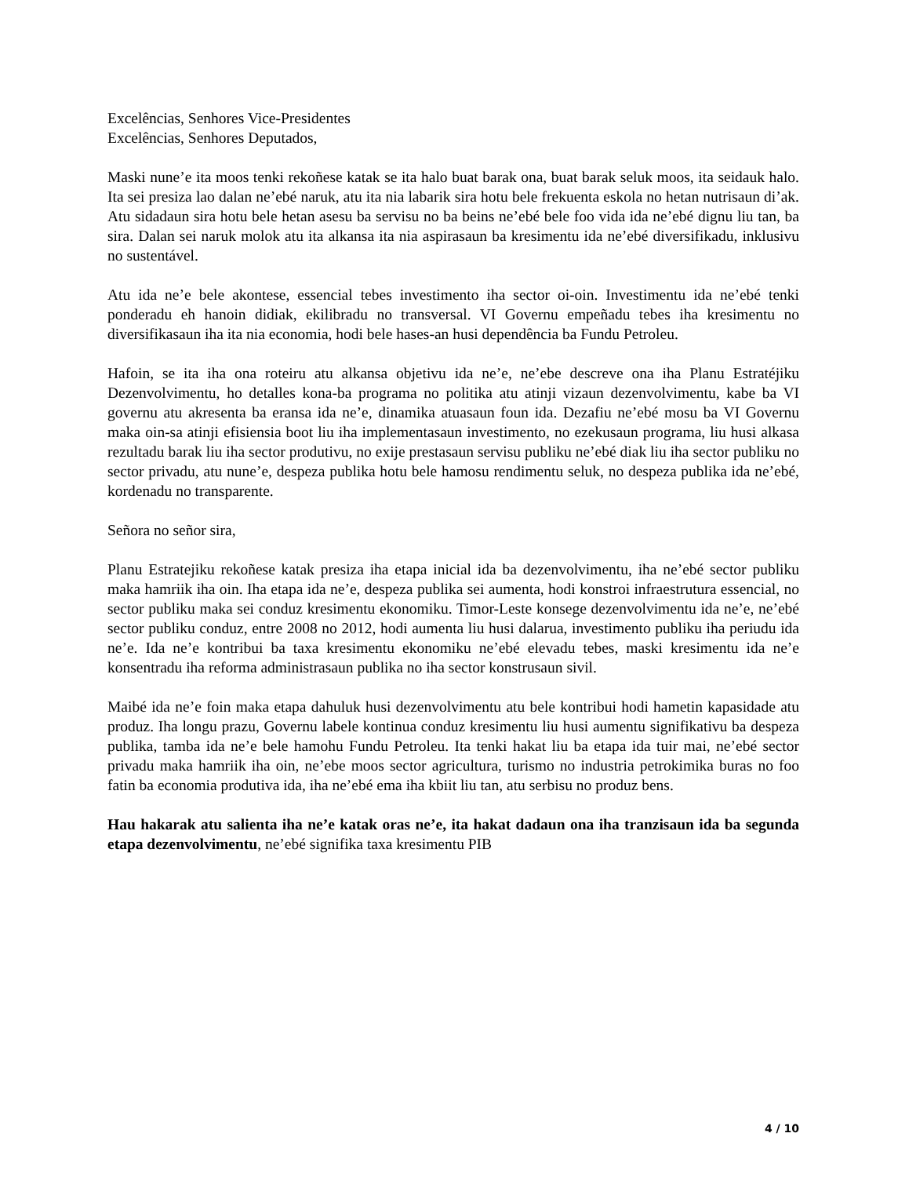Excelências, Senhores Vice-Presidentes
Excelências, Senhores Deputados,
Maski nune’e ita moos tenki rekoñese katak se ita halo buat barak ona, buat barak seluk moos, ita seidauk halo. Ita sei presiza lao dalan ne’ebé naruk, atu ita nia labarik sira hotu bele frekuenta eskola no hetan nutrisaun di’ak. Atu sidadaun sira hotu bele hetan asesu ba servisu no ba beins ne’ebé bele foo vida ida ne’ebé dignu liu tan, ba sira. Dalan sei naruk molok atu ita alkansa ita nia aspirasaun ba kresimentu ida ne’ebé diversifikadu, inklusivu no sustentável.
Atu ida ne’e bele akontese, essencial tebes investimento iha sector oi-oin. Investimentu ida ne’ebé tenki ponderadu eh hanoin didiak, ekilibradu no transversal. VI Governu empeñadu tebes iha kresimentu no diversifikasaun iha ita nia economia, hodi bele hases-an husi dependência ba Fundu Petroleu.
Hafoin, se ita iha ona roteiru atu alkansa objetivu ida ne’e, ne’ebe descreve ona iha Planu Estratéjiku Dezenvolvimentu, ho detalles kona-ba programa no politika atu atinji vizaun dezenvolvimentu, kabe ba VI governu atu akresenta ba eransa ida ne’e, dinamika atuasaun foun ida. Dezafiu ne’ebé mosu ba VI Governu maka oin-sa atinji efisiensia boot liu iha implementasaun investimento, no ezekusaun programa, liu husi alkasa rezultadu barak liu iha sector produtivu, no exije prestasaun servisu publiku ne’ebé diak liu iha sector publiku no sector privadu, atu nune’e, despeza publika hotu bele hamosu rendimentu seluk, no despeza publika ida ne’ebé, kordenadu no transparente.
Señora no señor sira,
Planu Estratejiku rekoñese katak presiza iha etapa inicial ida ba dezenvolvimentu, iha ne’ebé sector publiku maka hamriik iha oin. Iha etapa ida ne’e, despeza publika sei aumenta, hodi konstroi infraestrutura essencial, no sector publiku maka sei conduz kresimentu ekonomiku. Timor-Leste konsege dezenvolvimentu ida ne’e, ne’ebé sector publiku conduz, entre 2008 no 2012, hodi aumenta liu husi dalarua, investimento publiku iha periudu ida ne’e. Ida ne’e kontribui ba taxa kresimentu ekonomiku ne’ebé elevadu tebes, maski kresimentu ida ne’e konsentradu iha reforma administrasaun publika no iha sector konstrusaun sivil.
Maibé ida ne’e foin maka etapa dahuluk husi dezenvolvimentu atu bele kontribui hodi hametin kapasidade atu produz. Iha longu prazu, Governu labele kontinua conduz kresimentu liu husi aumentu signifikativu ba despeza publika, tamba ida ne’e bele hamohu Fundu Petroleu. Ita tenki hakat liu ba etapa ida tuir mai, ne’ebé sector privadu maka hamriik iha oin, ne’ebe moos sector agricultura, turismo no industria petrokimika buras no foo fatin ba economia produtiva ida, iha ne’ebé ema iha kbiit liu tan, atu serbisu no produz bens.
Hau hakarak atu salienta iha ne’e katak oras ne’e, ita hakat dadaun ona iha tranzisaun ida ba segunda etapa dezenvolvimentu, ne’ebé signifika taxa kresimentu PIB
4 / 10